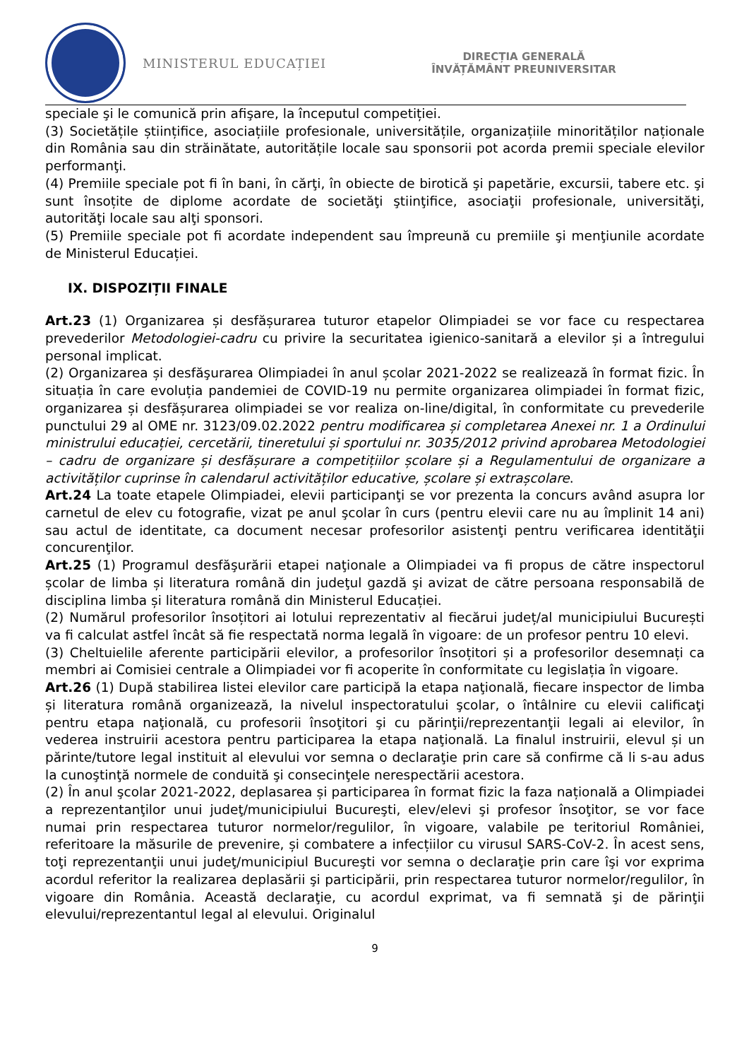MINISTERUL EDUCAȚIEI
DIRECȚIA GENERALĂ
ÎNVĂȚĂMÂNT PREUNIVERSITAR
speciale şi le comunică prin afişare, la începutul competiției.
(3) Societățile științifice, asociațiile profesionale, universitățile, organizațiile minorităților naționale din România sau din străinătate, autoritățile locale sau sponsorii pot acorda premii speciale elevilor performanţi.
(4) Premiile speciale pot fi în bani, în cărţi, în obiecte de birotică şi papetărie, excursii, tabere etc. şi sunt însoțite de diplome acordate de societăţi ştiinţifice, asociaţii profesionale, universităţi, autorităţi locale sau alţi sponsori.
(5) Premiile speciale pot fi acordate independent sau împreună cu premiile şi menţiunile acordate de Ministerul Educației.
IX. DISPOZIȚII FINALE
Art.23 (1) Organizarea și desfășurarea tuturor etapelor Olimpiadei se vor face cu respectarea prevederilor Metodologiei-cadru cu privire la securitatea igienico-sanitară a elevilor și a întregului personal implicat.
(2) Organizarea și desfăşurarea Olimpiadei în anul școlar 2021-2022 se realizează în format fizic. În situația în care evoluția pandemiei de COVID-19 nu permite organizarea olimpiadei în format fizic, organizarea și desfășurarea olimpiadei se vor realiza on-line/digital, în conformitate cu prevederile punctului 29 al OME nr. 3123/09.02.2022 pentru modificarea și completarea Anexei nr. 1 a Ordinului ministrului educației, cercetării, tineretului și sportului nr. 3035/2012 privind aprobarea Metodologiei – cadru de organizare și desfășurare a competițiilor școlare și a Regulamentului de organizare a activităților cuprinse în calendarul activităților educative, școlare și extrașcolare.
Art.24 La toate etapele Olimpiadei, elevii participanţi se vor prezenta la concurs având asupra lor carnetul de elev cu fotografie, vizat pe anul şcolar în curs (pentru elevii care nu au împlinit 14 ani) sau actul de identitate, ca document necesar profesorilor asistenţi pentru verificarea identităţii concurenţilor.
Art.25 (1) Programul desfăşurării etapei naţionale a Olimpiadei va fi propus de către inspectorul școlar de limba și literatura română din judeţul gazdă şi avizat de către persoana responsabilă de disciplina limba și literatura română din Ministerul Educației.
(2) Numărul profesorilor însoțitori ai lotului reprezentativ al fiecărui județ/al municipiului București va fi calculat astfel încât să fie respectată norma legală în vigoare: de un profesor pentru 10 elevi.
(3) Cheltuielile aferente participării elevilor, a profesorilor însoțitori și a profesorilor desemnați ca membri ai Comisiei centrale a Olimpiadei vor fi acoperite în conformitate cu legislația în vigoare.
Art.26 (1) După stabilirea listei elevilor care participă la etapa naţională, fiecare inspector de limba și literatura română organizează, la nivelul inspectoratului şcolar, o întâlnire cu elevii calificaţi pentru etapa naţională, cu profesorii însoţitori şi cu părinţii/reprezentanţii legali ai elevilor, în vederea instruirii acestora pentru participarea la etapa naţională. La finalul instruirii, elevul și un părinte/tutore legal instituit al elevului vor semna o declaraţie prin care să confirme că li s-au adus la cunoştinţă normele de conduită şi consecinţele nerespectării acestora.
(2) În anul şcolar 2021-2022, deplasarea și participarea în format fizic la faza națională a Olimpiadei a reprezentanţilor unui judeţ/municipiului Bucureşti, elev/elevi şi profesor însoţitor, se vor face numai prin respectarea tuturor normelor/regulilor, în vigoare, valabile pe teritoriul României, referitoare la măsurile de prevenire, și combatere a infecțiilor cu virusul SARS-CoV-2. În acest sens, toţi reprezentanţii unui judeţ/municipiul Bucureşti vor semna o declaraţie prin care îşi vor exprima acordul referitor la realizarea deplasării şi participării, prin respectarea tuturor normelor/regulilor, în vigoare din România. Această declaraţie, cu acordul exprimat, va fi semnată şi de părinţii elevului/reprezentantul legal al elevului. Originalul
9